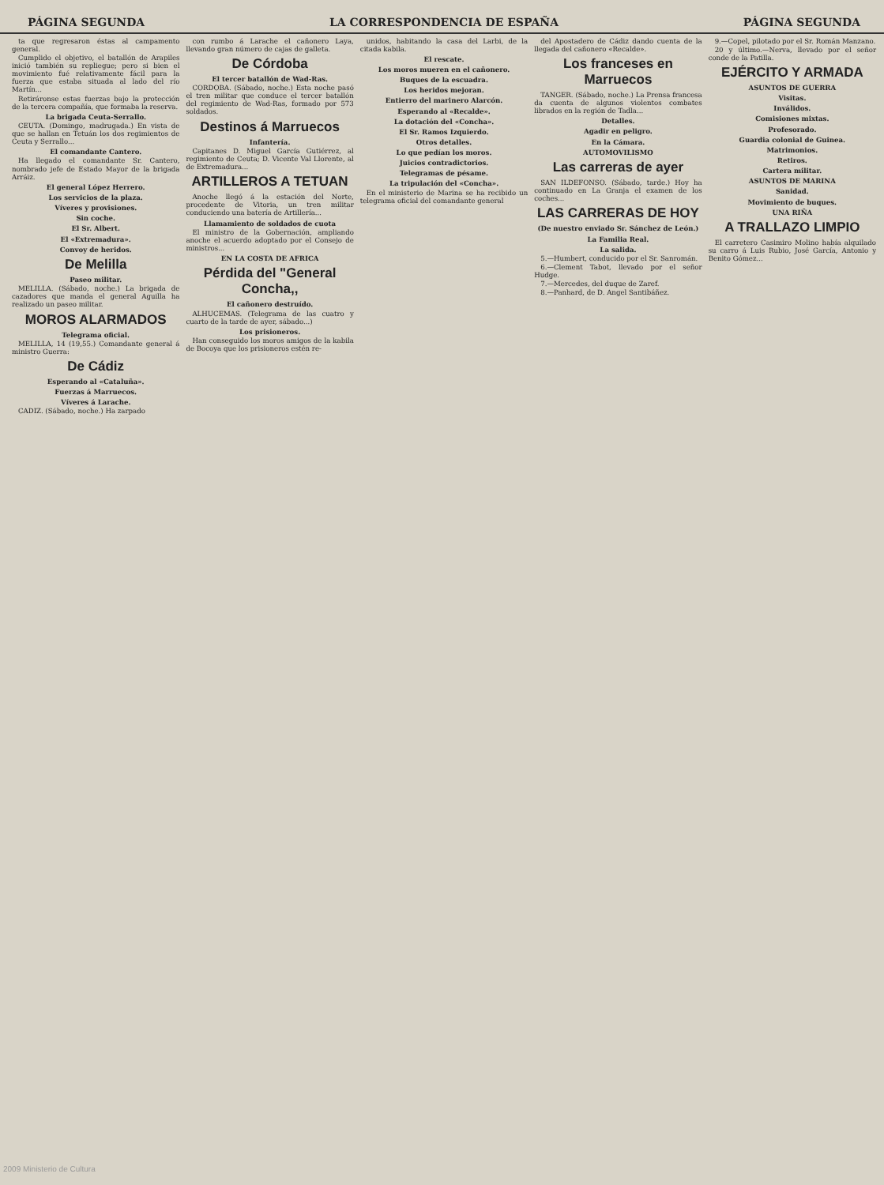PÁGINA SEGUNDA LA CORRESPONDENCIA DE ESPAÑA PÁGINA SEGUNDA
ta que regresaron éstas al campamento general.
Cumplido el objetivo, el batallón de Arapiles inició también su repliegue; pero si bien el movimiento fué relativamente fácil para la fuerza que estaba situada al lado del río Martín...
Retiráronse estas fuerzas bajo la protección de la tercera compañía, que formaba la reserva.
La brigada Ceuta-Serrallo.
CEUTA. (Domingo, madrugada.) En vista de que se hallan en Tetuán los dos regimientos de Ceuta y Serrallo...
El comandante Cantero.
Ha llegado el comandante Sr. Cantero, nombrado jefe de Estado Mayor de la brigada Arráiz.
El general López Herrero.
Los servicios de la plaza.
Víveres y provisiones.
Sin coche.
El Sr. Albert.
El «Extremadura».
Convoy de heridos.
De Melilla
Paseo militar.
MELILLA. (Sábado, noche.) La brigada de cazadores que manda el general Aguilla ha realizado un paseo militar.
MOROS ALARMADOS
Telegrama oficial.
MELILLA, 14 (19,55.) Comandante general á ministro Guerra:
De Cádiz
Esperando al «Cataluña».
Fuerzas á Marruecos.
Víveres á Larache.
CADIZ. (Sábado, noche.) Ha zarpado
con rumbo á Larache el cañonero Laya, llevando gran número de cajas de galleta.
De Córdoba
El tercer batallón de Wad-Ras.
CORDOBA. (Sábado, noche.) Esta noche pasó el tren militar que conduce el tercer batallón del regimiento de Wad-Ras, formado por 573 soldados.
Destinos á Marruecos
Infantería.
Capitanes D. Miguel García Gutiérrez, al regimiento de Ceuta; D. Vicente Val Llorente, al de Extremadura...
ARTILLEROS A TETUAN
Anoche llegó á la estación del Norte, procedente de Vitoria, un tren militar conduciendo una batería de Artillería...
Llamamiento de soldados de cuota
El ministro de la Gobernación, ampliando anoche el acuerdo adoptado por el Consejo de ministros...
EN LA COSTA DE AFRICA
Pérdida del "General Concha,,
El cañonero destruído.
ALHUCEMAS. (Telegrama de las cuatro y cuarto de la tarde de ayer, sábado...)
Los prisioneros.
Han conseguido los moros amigos de la kabila de Bocoya que los prisioneros estén re-
unidos, habitando la casa del Larbi, de la citada kabila.
El rescate.
Los moros mueren en el cañonero.
Buques de la escuadra.
Los heridos mejoran.
Entierro del marinero Alarcón.
Esperando al «Recalde».
La dotación del «Concha».
El Sr. Ramos Izquierdo.
Otros detalles.
Lo que pedían los moros.
Juicios contradictorios.
Telegramas de pésame.
La tripulación del «Concha».
En el ministerio de Marina se ha recibido un telegrama oficial del comandante general
del Apostadero de Cádiz dando cuenta de la llegada del cañonero «Recalde».
Los franceses en Marruecos
TANGER. (Sábado, noche.) La Prensa francesa da cuenta de algunos violentos combates librados en la región de Tadla...
Detalles.
Agadir en peligro.
En la Cámara.
AUTOMOVILISMO
Las carreras de ayer
SAN ILDEFONSO. (Sábado, tarde.) Hoy ha continuado en La Granja el examen de los coches...
LAS CARRERAS DE HOY
(De nuestro enviado Sr. Sánchez de León.)
La Familia Real.
La salida.
5.—Humbert, conducido por el Sr. Sanromán.
6.—Clement Tabot, llevado por el señor Hudge.
7.—Mercedes, del duque de Zaref.
8.—Panhard, de D. Angel Santibáñez.
9.—Copel, pilotado por el Sr. Román Manzano.
20 y último.—Nerva, llevado por el señor conde de la Patilla.
EJÉRCITO Y ARMADA
ASUNTOS DE GUERRA
Visitas.
Inválidos.
Comisiones mixtas.
Profesorado.
Guardia colonial de Guinea.
Matrimonios.
Retiros.
Cartera militar.
ASUNTOS DE MARINA
Sanidad.
Movimiento de buques.
UNA RIÑA
A TRALLAZO LIMPIO
El carretero Casimiro Molino había alquilado su carro á Luis Rubio, José García, Antonio y Benito Gómez...
2009 Ministerio de Cultura